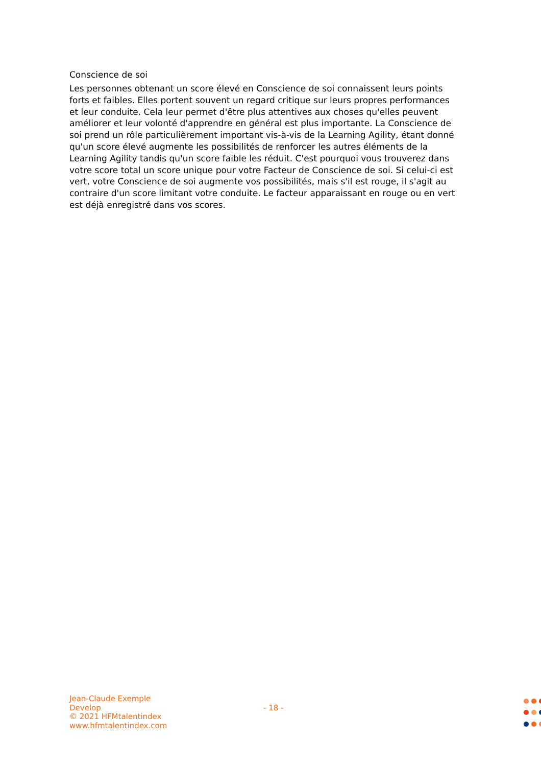Conscience de soi
Les personnes obtenant un score élevé en Conscience de soi connaissent leurs points forts et faibles. Elles portent souvent un regard critique sur leurs propres performances et leur conduite. Cela leur permet d'être plus attentives aux choses qu'elles peuvent améliorer et leur volonté d'apprendre en général est plus importante. La Conscience de soi prend un rôle particulièrement important vis-à-vis de la Learning Agility, étant donné qu'un score élevé augmente les possibilités de renforcer les autres éléments de la Learning Agility tandis qu'un score faible les réduit. C'est pourquoi vous trouverez dans votre score total un score unique pour votre Facteur de Conscience de soi. Si celui-ci est vert, votre Conscience de soi augmente vos possibilités, mais s'il est rouge, il s'agit au contraire d'un score limitant votre conduite. Le facteur apparaissant en rouge ou en vert est déjà enregistré dans vos scores.
Jean-Claude Exemple
Develop
© 2021 HFMtalentindex
www.hfmtalentindex.com
- 18 -